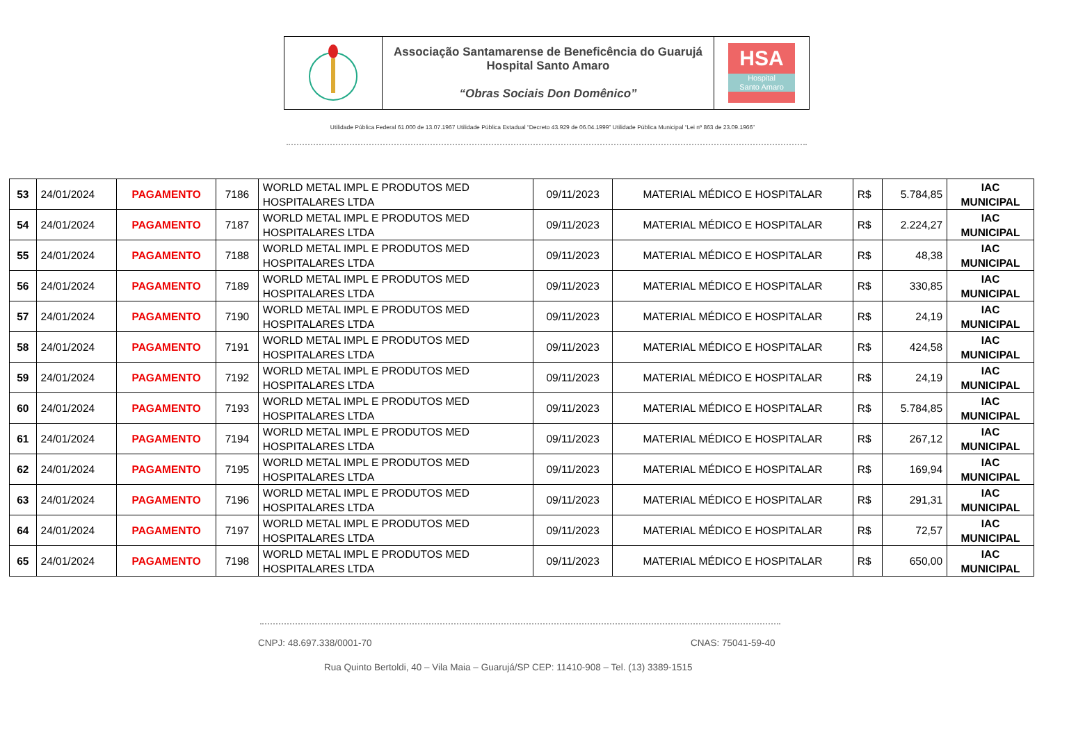Associação Santamarense de Beneficência do Guarujá
Hospital Santo Amaro
“Obras Sociais Don Domênico”
HSA
Hospital
Santo Amaro
Utilidade Pública Federal 61.000 de 13.07.1967 Utilidade Pública Estadual “Decreto 43.929 de 06.04.1999” Utilidade Pública Municipal “Lei nº 863 de 23.09.1966”
| 53 | 24/01/2024 | PAGAMENTO | 7186 | WORLD METAL IMPL E PRODUTOS MED HOSPITALARES LTDA | 09/11/2023 | MATERIAL MÉDICO E HOSPITALAR | R$ | 5.784,85 | IAC MUNICIPAL |
| 54 | 24/01/2024 | PAGAMENTO | 7187 | WORLD METAL IMPL E PRODUTOS MED HOSPITALARES LTDA | 09/11/2023 | MATERIAL MÉDICO E HOSPITALAR | R$ | 2.224,27 | IAC MUNICIPAL |
| 55 | 24/01/2024 | PAGAMENTO | 7188 | WORLD METAL IMPL E PRODUTOS MED HOSPITALARES LTDA | 09/11/2023 | MATERIAL MÉDICO E HOSPITALAR | R$ | 48,38 | IAC MUNICIPAL |
| 56 | 24/01/2024 | PAGAMENTO | 7189 | WORLD METAL IMPL E PRODUTOS MED HOSPITALARES LTDA | 09/11/2023 | MATERIAL MÉDICO E HOSPITALAR | R$ | 330,85 | IAC MUNICIPAL |
| 57 | 24/01/2024 | PAGAMENTO | 7190 | WORLD METAL IMPL E PRODUTOS MED HOSPITALARES LTDA | 09/11/2023 | MATERIAL MÉDICO E HOSPITALAR | R$ | 24,19 | IAC MUNICIPAL |
| 58 | 24/01/2024 | PAGAMENTO | 7191 | WORLD METAL IMPL E PRODUTOS MED HOSPITALARES LTDA | 09/11/2023 | MATERIAL MÉDICO E HOSPITALAR | R$ | 424,58 | IAC MUNICIPAL |
| 59 | 24/01/2024 | PAGAMENTO | 7192 | WORLD METAL IMPL E PRODUTOS MED HOSPITALARES LTDA | 09/11/2023 | MATERIAL MÉDICO E HOSPITALAR | R$ | 24,19 | IAC MUNICIPAL |
| 60 | 24/01/2024 | PAGAMENTO | 7193 | WORLD METAL IMPL E PRODUTOS MED HOSPITALARES LTDA | 09/11/2023 | MATERIAL MÉDICO E HOSPITALAR | R$ | 5.784,85 | IAC MUNICIPAL |
| 61 | 24/01/2024 | PAGAMENTO | 7194 | WORLD METAL IMPL E PRODUTOS MED HOSPITALARES LTDA | 09/11/2023 | MATERIAL MÉDICO E HOSPITALAR | R$ | 267,12 | IAC MUNICIPAL |
| 62 | 24/01/2024 | PAGAMENTO | 7195 | WORLD METAL IMPL E PRODUTOS MED HOSPITALARES LTDA | 09/11/2023 | MATERIAL MÉDICO E HOSPITALAR | R$ | 169,94 | IAC MUNICIPAL |
| 63 | 24/01/2024 | PAGAMENTO | 7196 | WORLD METAL IMPL E PRODUTOS MED HOSPITALARES LTDA | 09/11/2023 | MATERIAL MÉDICO E HOSPITALAR | R$ | 291,31 | IAC MUNICIPAL |
| 64 | 24/01/2024 | PAGAMENTO | 7197 | WORLD METAL IMPL E PRODUTOS MED HOSPITALARES LTDA | 09/11/2023 | MATERIAL MÉDICO E HOSPITALAR | R$ | 72,57 | IAC MUNICIPAL |
| 65 | 24/01/2024 | PAGAMENTO | 7198 | WORLD METAL IMPL E PRODUTOS MED HOSPITALARES LTDA | 09/11/2023 | MATERIAL MÉDICO E HOSPITALAR | R$ | 650,00 | IAC MUNICIPAL |
CNPJ: 48.697.338/0001-70 CNAS: 75041-59-40
Rua Quinto Bertoldi, 40 – Vila Maia – Guarujá/SP CEP: 11410-908 – Tel. (13) 3389-1515